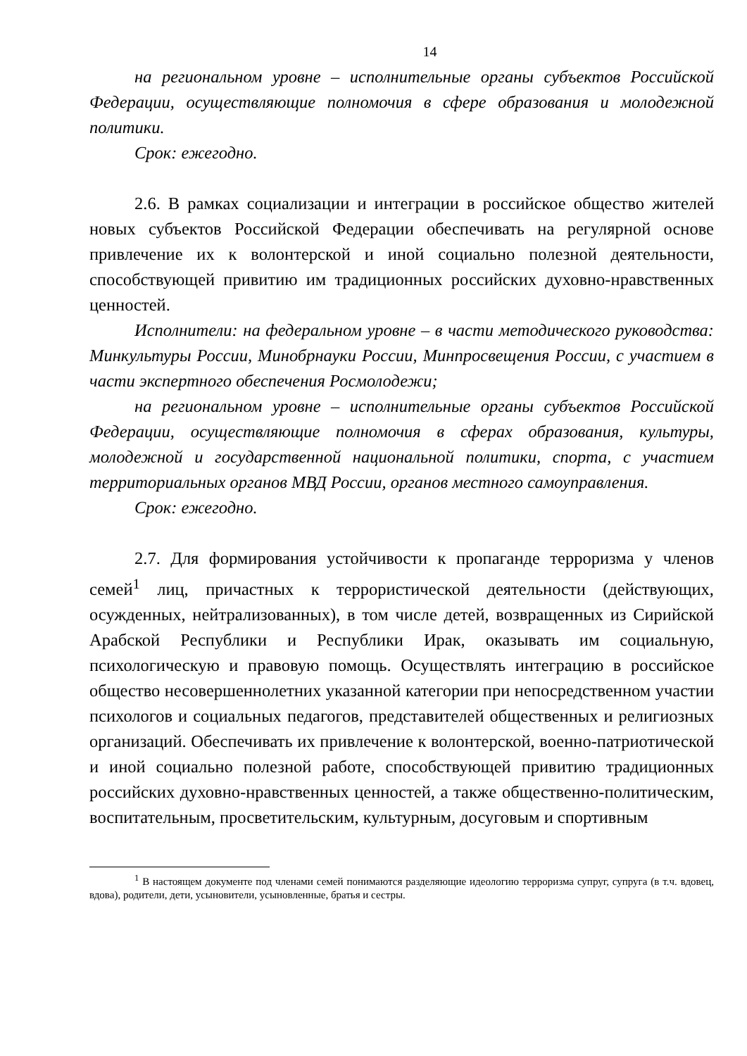14
на региональном уровне – исполнительные органы субъектов Российской Федерации, осуществляющие полномочия в сфере образования и молодежной политики.
Срок: ежегодно.
2.6. В рамках социализации и интеграции в российское общество жителей новых субъектов Российской Федерации обеспечивать на регулярной основе привлечение их к волонтерской и иной социально полезной деятельности, способствующей привитию им традиционных российских духовно-нравственных ценностей.
Исполнители: на федеральном уровне – в части методического руководства: Минкультуры России, Минобрнауки России, Минпросвещения России, с участием в части экспертного обеспечения Росмолодежи;
на региональном уровне – исполнительные органы субъектов Российской Федерации, осуществляющие полномочия в сферах образования, культуры, молодежной и государственной национальной политики, спорта, с участием территориальных органов МВД России, органов местного самоуправления.
Срок: ежегодно.
2.7. Для формирования устойчивости к пропаганде терроризма у членов семей<sup>1</sup> лиц, причастных к террористической деятельности (действующих, осужденных, нейтрализованных), в том числе детей, возвращенных из Сирийской Арабской Республики и Республики Ирак, оказывать им социальную, психологическую и правовую помощь. Осуществлять интеграцию в российское общество несовершеннолетних указанной категории при непосредственном участии психологов и социальных педагогов, представителей общественных и религиозных организаций. Обеспечивать их привлечение к волонтерской, военно-патриотической и иной социально полезной работе, способствующей привитию традиционных российских духовно-нравственных ценностей, а также общественно-политическим, воспитательным, просветительским, культурным, досуговым и спортивным
<sup>1</sup> В настоящем документе под членами семей понимаются разделяющие идеологию терроризма супруг, супруга (в т.ч. вдовец, вдова), родители, дети, усыновители, усыновленные, братья и сестры.